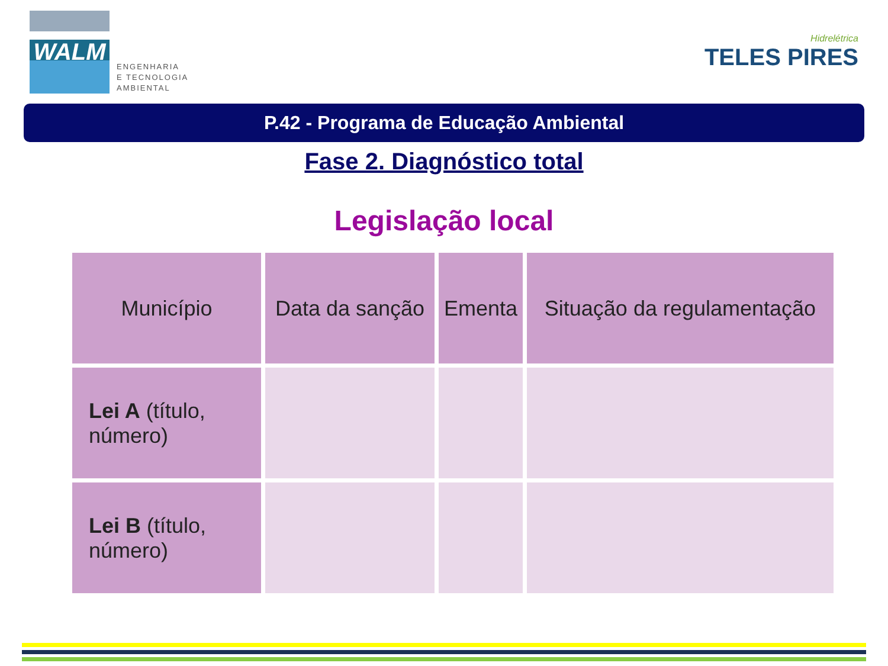WALM
ENGENHARIA
E TECNOLOGIA
AMBIENTAL
Hidrelétrica
TELES PIRES
P.42 - Programa de Educação Ambiental
Fase 2. Diagnóstico total
Legislação local
| Município | Data da sanção | Ementa | Situação da regulamentação |
| --- | --- | --- | --- |
| Lei A (título, número) | | | |
| Lei B (título, número) | | | |